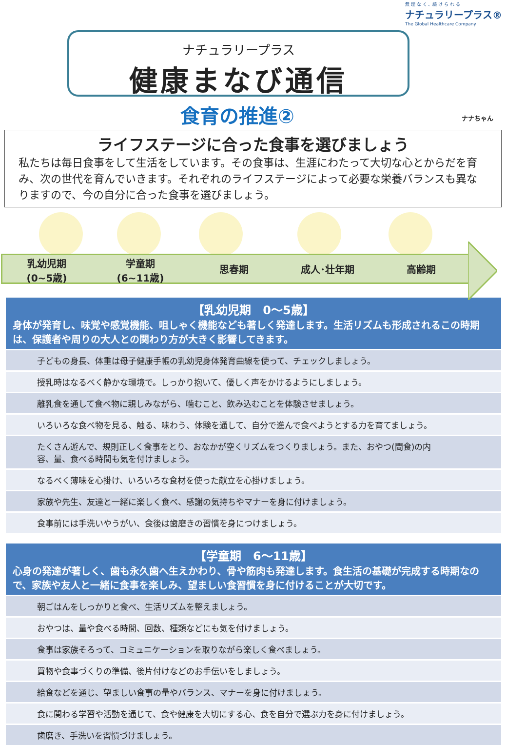無 理 な く 、続 け ら れ る
ナチュラリープラス®
The Global Healthcare Company
ナチュラリープラス
健康まなび通信
食育の推進② ナナちゃん
ライフステージに合った食事を選びましょう
私たちは毎日食事をして生活をしています。その食事は、生涯にわたって大切な心とからだを育み、次の世代を育んでいきます。それぞれのライフステージによって必要な栄養バランスも異なりますので、今の自分に合った食事を選びましょう。
乳幼児期
(0~5歳)
学童期
(6~11歳)
思春期 成人･壮年期 高齢期
【乳幼児期　0～5歳】
身体が発育し、味覚や感覚機能、咀しゃく機能なども著しく発達します。生活リズムも形成されるこの時期は、保護者や周りの大人との関わり方が大きく影響してきます。
子どもの身長、体重は母子健康手帳の乳幼児身体発育曲線を使って、チェックしましょう。
授乳時はなるべく静かな環境で。しっかり抱いて、優しく声をかけるようにしましょう。
離乳食を通して食べ物に親しみながら、噛むこと、飲み込むことを体験させましょう。
いろいろな食べ物を見る、触る、味わう、体験を通して、自分で進んで食べようとする力を育てましょう。
たくさん遊んで、規則正しく食事をとり、おなかが空くリズムをつくりましょう。また、おやつ(間食)の内容、量、食べる時間も気を付けましょう。
なるべく薄味を心掛け、いろいろな食材を使った献立を心掛けましょう。
家族や先生、友達と一緒に楽しく食べ、感謝の気持ちやマナーを身に付けましょう。
食事前には手洗いやうがい、食後は歯磨きの習慣を身につけましょう。
【学童期　6～11歳】
心身の発達が著しく、歯も永久歯へ生えかわり、骨や筋肉も発達します。食生活の基礎が完成する時期なので、家族や友人と一緒に食事を楽しみ、望ましい食習慣を身に付けることが大切です。
朝ごはんをしっかりと食べ、生活リズムを整えましょう。
おやつは、量や食べる時間、回数、種類などにも気を付けましょう。
食事は家族そろって、コミュニケーションを取りながら楽しく食べましょう。
買物や食事づくりの準備、後片付けなどのお手伝いをしましょう。
給食などを通じ、望ましい食事の量やバランス、マナーを身に付けましょう。
食に関わる学習や活動を通じて、食や健康を大切にする心、食を自分で選ぶ力を身に付けましょう。
歯磨き、手洗いを習慣づけましょう。